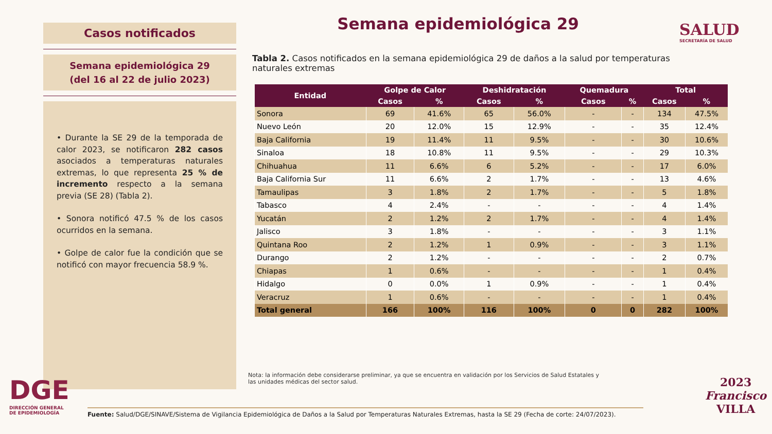Casos notificados
Semana epidemiológica 29
(del 16 al 22 de julio 2023)
• Durante la SE 29 de la temporada de calor 2023, se notificaron 282 casos asociados a temperaturas naturales extremas, lo que representa 25 % de incremento respecto a la semana previa (SE 28) (Tabla 2).
• Sonora notificó 47.5 % de los casos ocurridos en la semana.
• Golpe de calor fue la condición que se notificó con mayor frecuencia 58.9 %.
Semana epidemiológica 29 SALUD
SECRETARÍA DE SALUD
Tabla 2. Casos notificados en la semana epidemiológica 29 de daños a la salud por temperaturas naturales extremas
| Entidad | Golpe de Calor | | Deshidratación | | Quemadura | | Total | |
| --- | --- | --- | --- | --- | --- | --- | --- | --- |
| | Casos | % | Casos | % | Casos | % | Casos | % |
| Sonora | 69 | 41.6% | 65 | 56.0% | - | - | 134 | 47.5% |
| Nuevo León | 20 | 12.0% | 15 | 12.9% | - | - | 35 | 12.4% |
| Baja California | 19 | 11.4% | 11 | 9.5% | - | - | 30 | 10.6% |
| Sinaloa | 18 | 10.8% | 11 | 9.5% | - | - | 29 | 10.3% |
| Chihuahua | 11 | 6.6% | 6 | 5.2% | - | - | 17 | 6.0% |
| Baja California Sur | 11 | 6.6% | 2 | 1.7% | - | - | 13 | 4.6% |
| Tamaulipas | 3 | 1.8% | 2 | 1.7% | - | - | 5 | 1.8% |
| Tabasco | 4 | 2.4% | - | - | - | - | 4 | 1.4% |
| Yucatán | 2 | 1.2% | 2 | 1.7% | - | - | 4 | 1.4% |
| Jalisco | 3 | 1.8% | - | - | - | - | 3 | 1.1% |
| Quintana Roo | 2 | 1.2% | 1 | 0.9% | - | - | 3 | 1.1% |
| Durango | 2 | 1.2% | - | - | - | - | 2 | 0.7% |
| Chiapas | 1 | 0.6% | - | - | - | - | 1 | 0.4% |
| Hidalgo | 0 | 0.0% | 1 | 0.9% | - | - | 1 | 0.4% |
| Veracruz | 1 | 0.6% | - | - | - | - | 1 | 0.4% |
| Total general | 166 | 100% | 116 | 100% | 0 | 0 | 282 | 100% |
Nota: la información debe considerarse preliminar, ya que se encuentra en validación por los Servicios de Salud Estatales y las unidades médicas del sector salud.
DGE
DIRECCIÓN GENERAL
DE EPIDEMIOLOGÍA
Fuente: Salud/DGE/SINAVE/Sistema de Vigilancia Epidemiológica de Daños a la Salud por Temperaturas Naturales Extremas, hasta la SE 29 (Fecha de corte: 24/07/2023).
2023
Francisco
VILLA